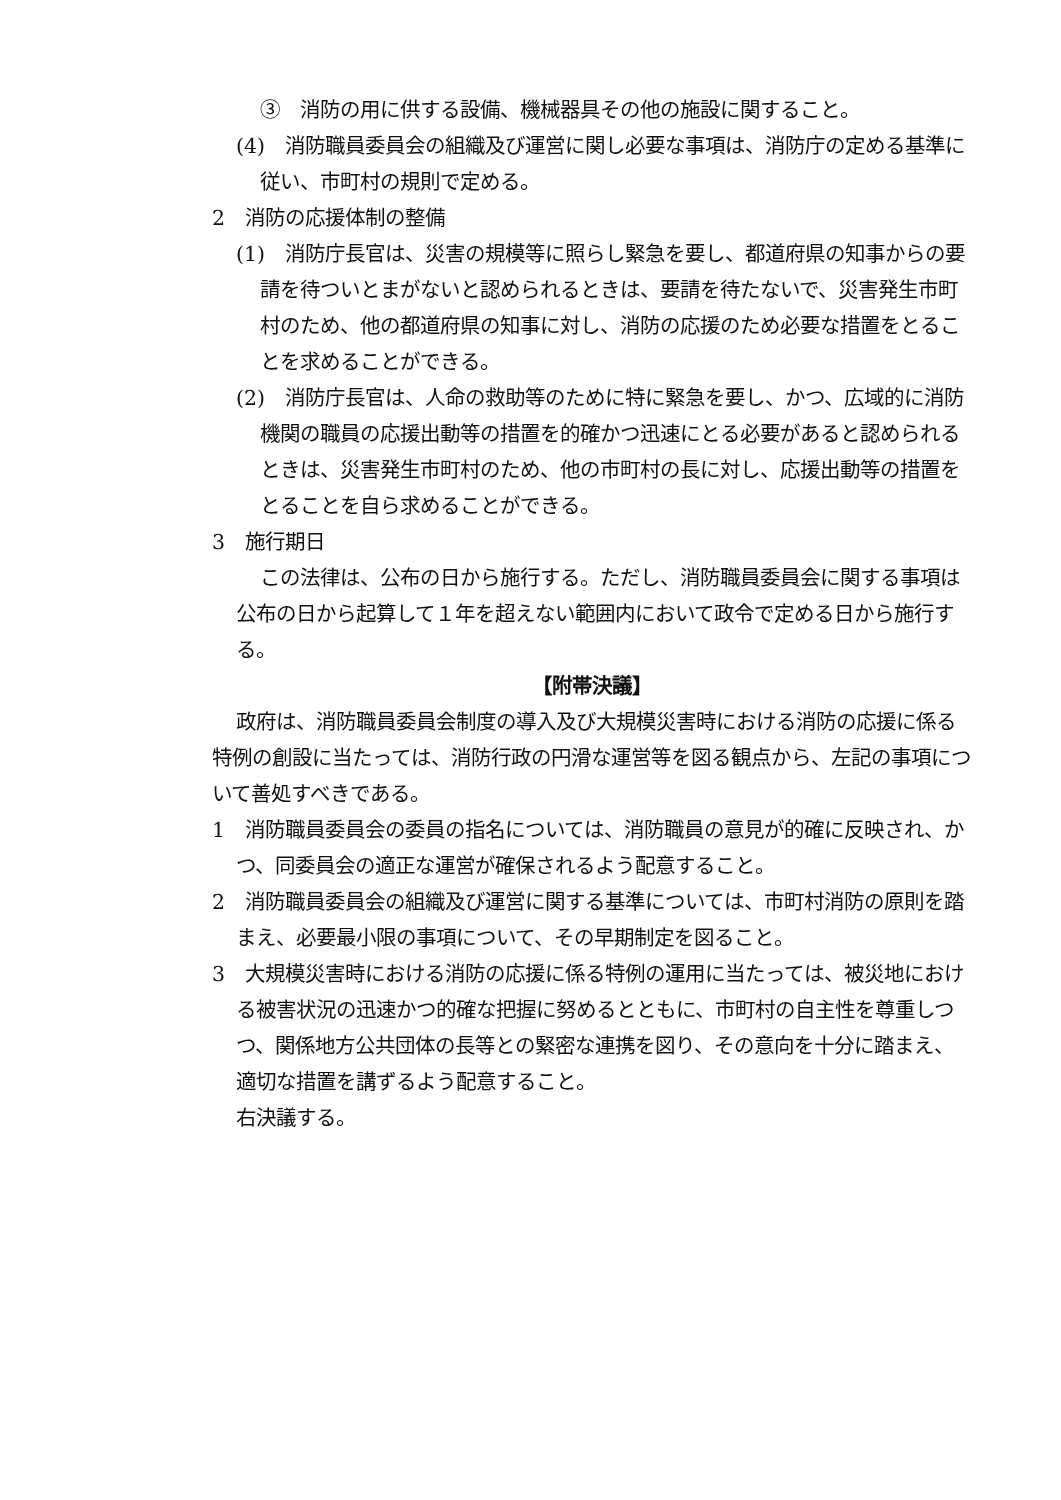③　消防の用に供する設備、機械器具その他の施設に関すること。
(4)　消防職員委員会の組織及び運営に関し必要な事項は、消防庁の定める基準に従い、市町村の規則で定める。
2　消防の応援体制の整備
(1)　消防庁長官は、災害の規模等に照らし緊急を要し、都道府県の知事からの要請を待ついとまがないと認められるときは、要請を待たないで、災害発生市町村のため、他の都道府県の知事に対し、消防の応援のため必要な措置をとることを求めることができる。
(2)　消防庁長官は、人命の救助等のために特に緊急を要し、かつ、広域的に消防機関の職員の応援出動等の措置を的確かつ迅速にとる必要があると認められるときは、災害発生市町村のため、他の市町村の長に対し、応援出動等の措置をとることを自ら求めることができる。
3　施行期日
この法律は、公布の日から施行する。ただし、消防職員委員会に関する事項は公布の日から起算して１年を超えない範囲内において政令で定める日から施行する。
【附帯決議】
政府は、消防職員委員会制度の導入及び大規模災害時における消防の応援に係る特例の創設に当たっては、消防行政の円滑な運営等を図る観点から、左記の事項について善処すべきである。
1　消防職員委員会の委員の指名については、消防職員の意見が的確に反映され、かつ、同委員会の適正な運営が確保されるよう配意すること。
2　消防職員委員会の組織及び運営に関する基準については、市町村消防の原則を踏まえ、必要最小限の事項について、その早期制定を図ること。
3　大規模災害時における消防の応援に係る特例の運用に当たっては、被災地における被害状況の迅速かつ的確な把握に努めるとともに、市町村の自主性を尊重しつつ、関係地方公共団体の長等との緊密な連携を図り、その意向を十分に踏まえ、適切な措置を講ずるよう配意すること。
右決議する。